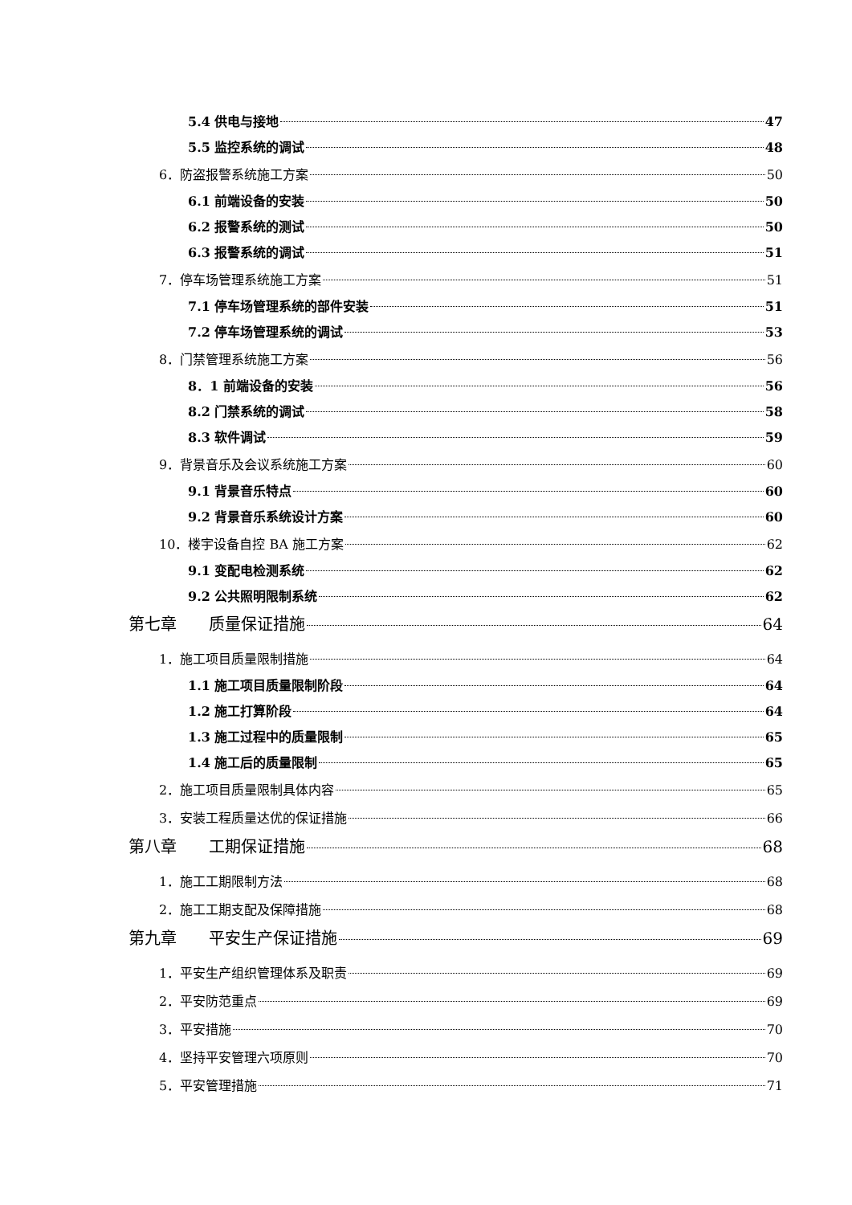5.4 供电与接地 47
5.5 监控系统的调试 48
6．防盗报警系统施工方案 50
6.1 前端设备的安装 50
6.2 报警系统的测试 50
6.3 报警系统的调试 51
7．停车场管理系统施工方案 51
7.1 停车场管理系统的部件安装 51
7.2 停车场管理系统的调试 53
8．门禁管理系统施工方案 56
8．1 前端设备的安装 56
8.2 门禁系统的调试 58
8.3 软件调试 59
9．背景音乐及会议系统施工方案 60
9.1 背景音乐特点 60
9.2 背景音乐系统设计方案 60
10．楼宇设备自控 BA 施工方案 62
9.1 变配电检测系统 62
9.2 公共照明限制系统 62
第七章　　质量保证措施 64
1．施工项目质量限制措施 64
1.1 施工项目质量限制阶段 64
1.2 施工打算阶段 64
1.3 施工过程中的质量限制 65
1.4 施工后的质量限制 65
2．施工项目质量限制具体内容 65
3．安装工程质量达优的保证措施 66
第八章　　工期保证措施 68
1．施工工期限制方法 68
2．施工工期支配及保障措施 68
第九章　　平安生产保证措施 69
1．平安生产组织管理体系及职责 69
2．平安防范重点 69
3．平安措施 70
4．坚持平安管理六项原则 70
5．平安管理措施 71